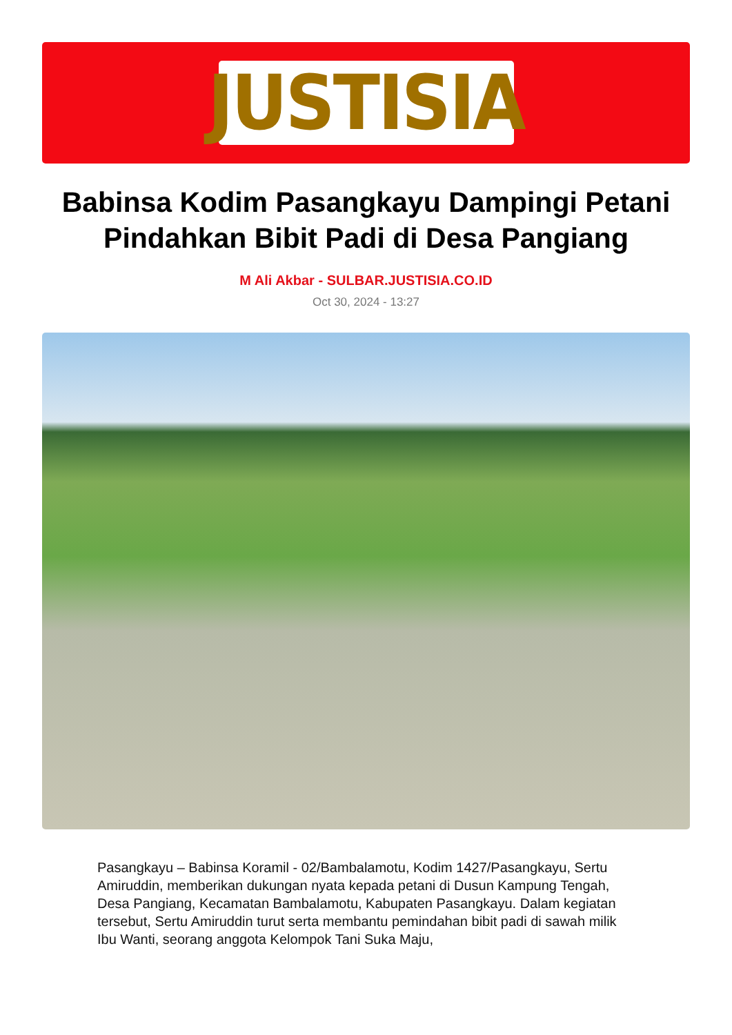JUSTISIA
Babinsa Kodim Pasangkayu Dampingi Petani Pindahkan Bibit Padi di Desa Pangiang
M Ali Akbar - SULBAR.JUSTISIA.CO.ID
Oct 30, 2024 - 13:27
Pasangkayu – Babinsa Koramil - 02/Bambalamotu, Kodim 1427/Pasangkayu, Sertu Amiruddin, memberikan dukungan nyata kepada petani di Dusun Kampung Tengah, Desa Pangiang, Kecamatan Bambalamotu, Kabupaten Pasangkayu. Dalam kegiatan tersebut, Sertu Amiruddin turut serta membantu pemindahan bibit padi di sawah milik Ibu Wanti, seorang anggota Kelompok Tani Suka Maju,